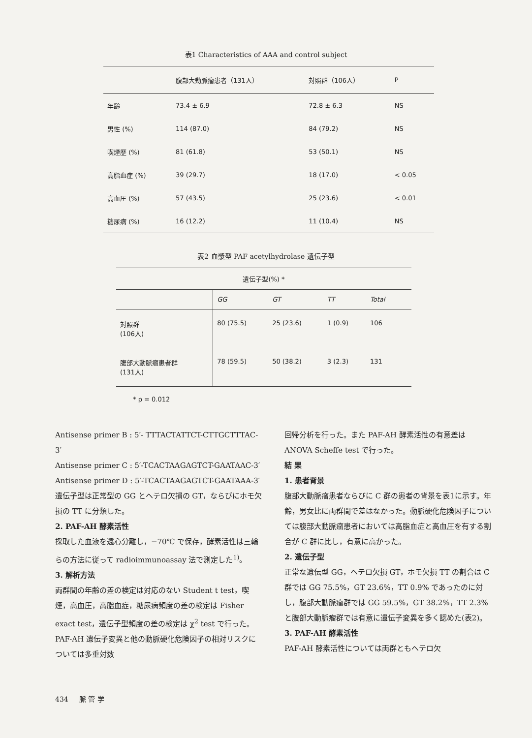表1 Characteristics of AAA and control subject
| | 腹部大動脈瘤患者（131人） | 対照群（106人） | P |
| --- | --- | --- | --- |
| 年齢 | 73.4 ± 6.9 | 72.8 ± 6.3 | NS |
| 男性 (%) | 114 (87.0) | 84 (79.2) | NS |
| 喫煙歴 (%) | 81 (61.8) | 53 (50.1) | NS |
| 高脂血症 (%) | 39 (29.7) | 18 (17.0) | < 0.05 |
| 高血圧 (%) | 57 (43.5) | 25 (23.6) | < 0.01 |
| 糖尿病 (%) | 16 (12.2) | 11 (10.4) | NS |
表2 血漿型 PAF acetylhydrolase 遺伝子型
| 遺伝子型(%) * | | | | | |
| --- | --- | --- | --- | --- | --- |
| | GG | GT | TT | Total | |
| 対照群 (106人) | 80 (75.5) | 25 (23.6) | 1 (0.9) | 106 | |
| 腹部大動脈瘤患者群 (131人) | 78 (59.5) | 50 (38.2) | 3 (2.3) | 131 | |
* p = 0.012
Antisense primer B : 5′- TTTACTATTCT-CTTGCTTTAC-3′
Antisense primer C : 5′-TCACTAAGAGTCT-GAATAAC-3′
Antisense primer D : 5′-TCACTAAGAGTCT-GAATAAA-3′
遺伝子型は正常型の GG とヘテロ欠損の GT，ならびにホモ欠損の TT に分類した。
2. PAF-AH 酵素活性
採取した血液を遠心分離し，−70℃ で保存，酵素活性は三輪らの方法に従って radioimmunoassay 法で測定した<sup>1)</sup>。
3. 解析方法
両群間の年齢の差の検定は対応のない Student t test，喫煙，高血圧，高脂血症，糖尿病頻度の差の検定は Fisher exact test，遺伝子型頻度の差の検定は χ<sup>2</sup> test で行った。PAF-AH 遺伝子変異と他の動脈硬化危険因子の相対リスクについては多重対数
回帰分析を行った。また PAF-AH 酵素活性の有意差は ANOVA Scheffe test で行った。
結 果
1. 患者背景
腹部大動脈瘤患者ならびに C 群の患者の背景を表1に示す。年齢，男女比に両群間で差はなかった。動脈硬化危険因子については腹部大動脈瘤患者においては高脂血症と高血圧を有する割合が C 群に比し，有意に高かった。
2. 遺伝子型
正常な遺伝型 GG，ヘテロ欠損 GT，ホモ欠損 TT の割合は C 群では GG 75.5%，GT 23.6%，TT 0.9% であったのに対し，腹部大動脈瘤群では GG 59.5%，GT 38.2%，TT 2.3% と腹部大動脈瘤群では有意に遺伝子変異を多く認めた(表2)。
3. PAF-AH 酵素活性
PAF-AH 酵素活性については両群ともヘテロ欠
434 脈 管 学